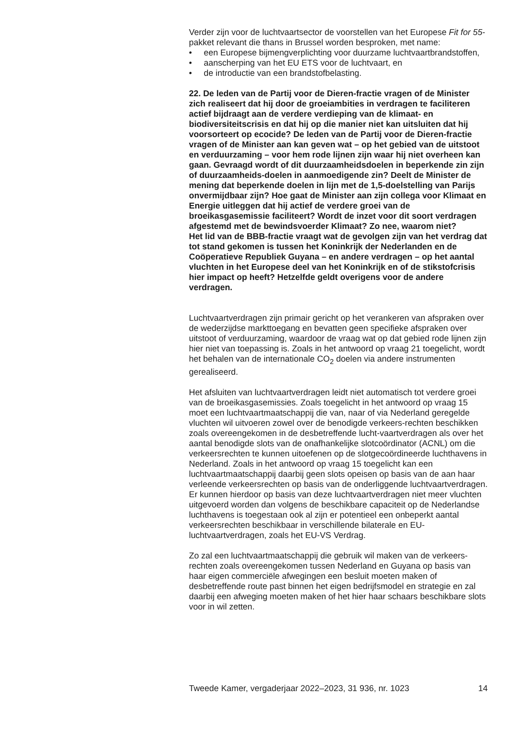Verder zijn voor de luchtvaartsector de voorstellen van het Europese Fit for 55-pakket relevant die thans in Brussel worden besproken, met name:
• een Europese bijmengverplichting voor duurzame luchtvaartbrandstoffen,
• aanscherping van het EU ETS voor de luchtvaart, en
• de introductie van een brandstofbelasting.
22. De leden van de Partij voor de Dieren-fractie vragen of de Minister zich realiseert dat hij door de groeiambities in verdragen te faciliteren actief bijdraagt aan de verdere verdieping van de klimaat- en biodiversiteitscrisis en dat hij op die manier niet kan uitsluiten dat hij voorsorteert op ecocide? De leden van de Partij voor de Dieren-fractie vragen of de Minister aan kan geven wat – op het gebied van de uitstoot en verduurzaming – voor hem rode lijnen zijn waar hij niet overheen kan gaan. Gevraagd wordt of dit duurzaamheidsdoelen in beperkende zin zijn of duurzaamheids-doelen in aanmoedigende zin? Deelt de Minister de mening dat beperkende doelen in lijn met de 1,5-doelstelling van Parijs onvermijdbaar zijn? Hoe gaat de Minister aan zijn collega voor Klimaat en Energie uitleggen dat hij actief de verdere groei van de broeikasgasemissie faciliteert? Wordt de inzet voor dit soort verdragen afgestemd met de bewindsvoerder Klimaat? Zo nee, waarom niet?
Het lid van de BBB-fractie vraagt wat de gevolgen zijn van het verdrag dat tot stand gekomen is tussen het Koninkrijk der Nederlanden en de Coöperatieve Republiek Guyana – en andere verdragen – op het aantal vluchten in het Europese deel van het Koninkrijk en of de stikstofcrisis hier impact op heeft? Hetzelfde geldt overigens voor de andere verdragen.
Luchtvaartverdragen zijn primair gericht op het verankeren van afspraken over de wederzijdse markttoegang en bevatten geen specifieke afspraken over uitstoot of verduurzaming, waardoor de vraag wat op dat gebied rode lijnen zijn hier niet van toepassing is. Zoals in het antwoord op vraag 21 toegelicht, wordt het behalen van de internationale CO<sub>2</sub> doelen via andere instrumenten gerealiseerd.
Het afsluiten van luchtvaartverdragen leidt niet automatisch tot verdere groei van de broeikasgasemissies. Zoals toegelicht in het antwoord op vraag 15 moet een luchtvaartmaatschappij die van, naar of via Nederland geregelde vluchten wil uitvoeren zowel over de benodigde verkeers-rechten beschikken zoals overeengekomen in de desbetreffende lucht-vaartverdragen als over het aantal benodigde slots van de onafhankelijke slotcoördinator (ACNL) om die verkeersrechten te kunnen uitoefenen op de slotgecoördineerde luchthavens in Nederland. Zoals in het antwoord op vraag 15 toegelicht kan een luchtvaartmaatschappij daarbij geen slots opeisen op basis van de aan haar verleende verkeersrechten op basis van de onderliggende luchtvaartverdragen. Er kunnen hierdoor op basis van deze luchtvaartverdragen niet meer vluchten uitgevoerd worden dan volgens de beschikbare capaciteit op de Nederlandse luchthavens is toegestaan ook al zijn er potentieel een onbeperkt aantal verkeersrechten beschikbaar in verschillende bilaterale en EU-luchtvaartverdragen, zoals het EU-VS Verdrag.
Zo zal een luchtvaartmaatschappij die gebruik wil maken van de verkeers-rechten zoals overeengekomen tussen Nederland en Guyana op basis van haar eigen commerciële afwegingen een besluit moeten maken of desbetreffende route past binnen het eigen bedrijfsmodel en strategie en zal daarbij een afweging moeten maken of het hier haar schaars beschikbare slots voor in wil zetten.
Tweede Kamer, vergaderjaar 2022–2023, 31 936, nr. 1023 14